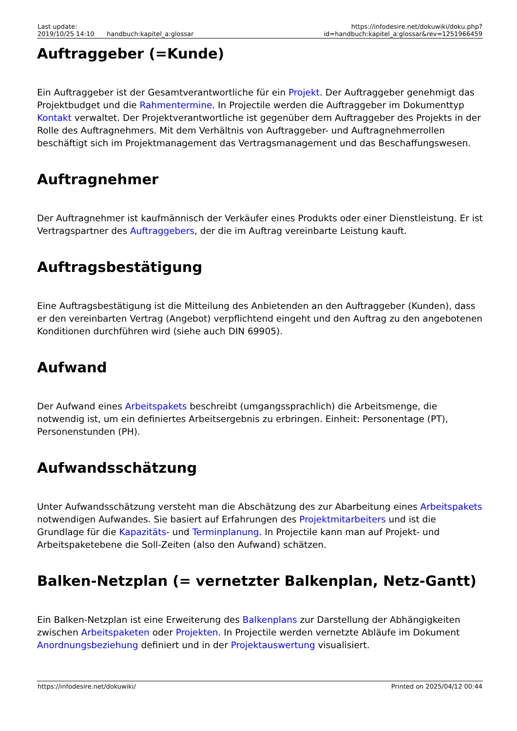| Last update: 2019/10/25 14:10 | handbuch:kapitel_a:glossar | https://infodesire.net/dokuwiki/doku.php?id=handbuch:kapitel_a:glossar&rev=1251966459 |
Auftraggeber (=Kunde)
Ein Auftraggeber ist der Gesamtverantwortliche für ein Projekt. Der Auftraggeber genehmigt das Projektbudget und die Rahmentermine. In Projectile werden die Auftraggeber im Dokumenttyp Kontakt verwaltet. Der Projektverantwortliche ist gegenüber dem Auftraggeber des Projekts in der Rolle des Auftragnehmers. Mit dem Verhältnis von Auftraggeber- und Auftragnehmerrollen beschäftigt sich im Projektmanagement das Vertragsmanagement und das Beschaffungswesen.
Auftragnehmer
Der Auftragnehmer ist kaufmännisch der Verkäufer eines Produkts oder einer Dienstleistung. Er ist Vertragspartner des Auftraggebers, der die im Auftrag vereinbarte Leistung kauft.
Auftragsbestätigung
Eine Auftragsbestätigung ist die Mitteilung des Anbietenden an den Auftraggeber (Kunden), dass er den vereinbarten Vertrag (Angebot) verpflichtend eingeht und den Auftrag zu den angebotenen Konditionen durchführen wird (siehe auch DIN 69905).
Aufwand
Der Aufwand eines Arbeitspakets beschreibt (umgangssprachlich) die Arbeitsmenge, die notwendig ist, um ein definiertes Arbeitsergebnis zu erbringen. Einheit: Personentage (PT), Personenstunden (PH).
Aufwandsschätzung
Unter Aufwandsschätzung versteht man die Abschätzung des zur Abarbeitung eines Arbeitspakets notwendigen Aufwandes. Sie basiert auf Erfahrungen des Projektmitarbeiters und ist die Grundlage für die Kapazitäts- und Terminplanung. In Projectile kann man auf Projekt- und Arbeitspaketebene die Soll-Zeiten (also den Aufwand) schätzen.
Balken-Netzplan (= vernetzter Balkenplan, Netz-Gantt)
Ein Balken-Netzplan ist eine Erweiterung des Balkenplans zur Darstellung der Abhängigkeiten zwischen Arbeitspaketen oder Projekten. In Projectile werden vernetzte Abläufe im Dokument Anordnungsbeziehung definiert und in der Projektauswertung visualisiert.
https://infodesire.net/dokuwiki/ Printed on 2025/04/12 00:44